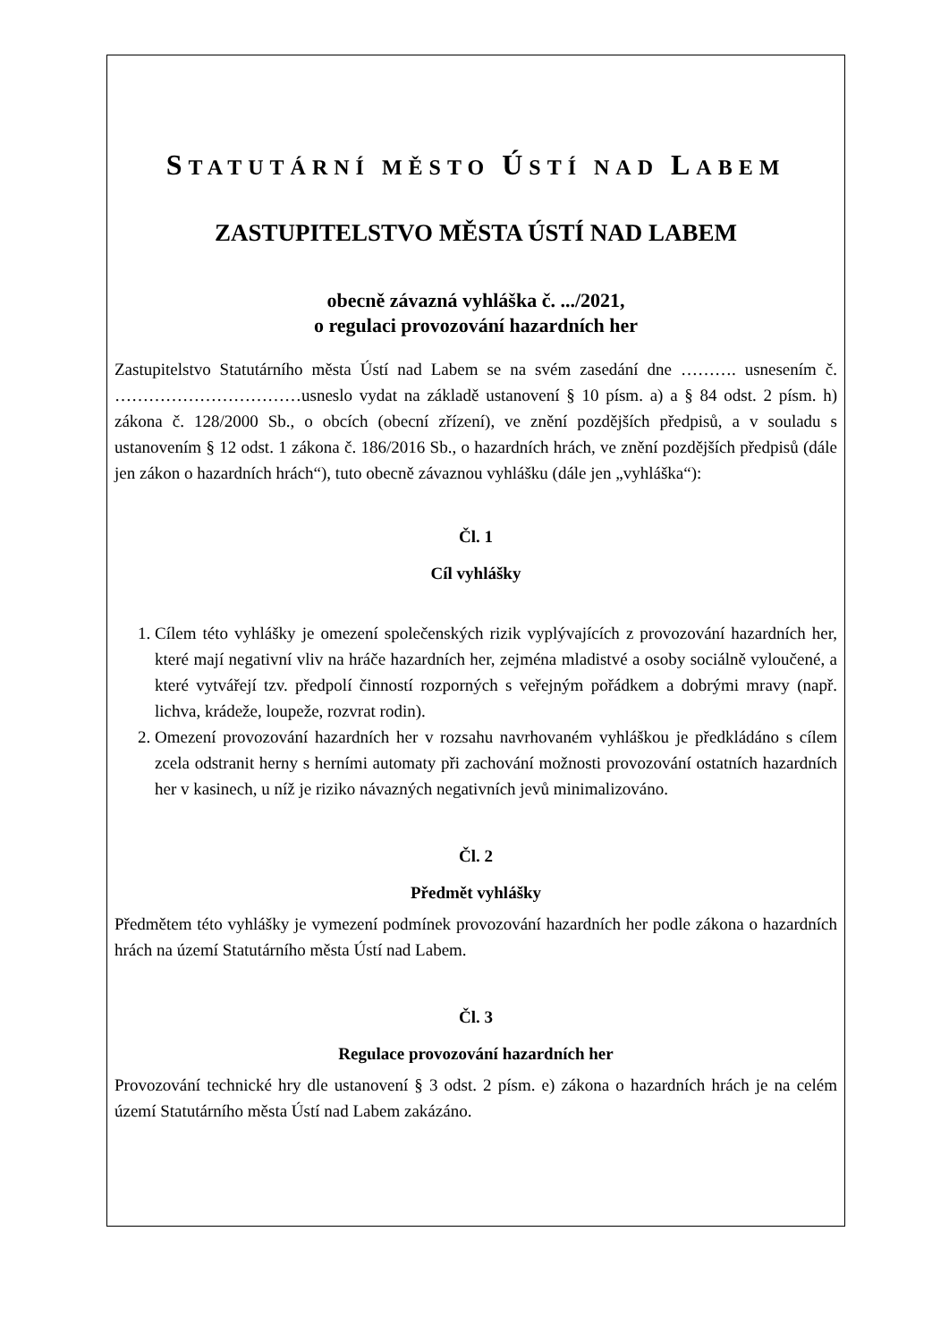STATUTÁRNÍ MĚSTO ÚSTÍ NAD LABEM
ZASTUPITELSTVO MĚSTA ÚSTÍ NAD LABEM
obecně závazná vyhláška č. .../2021,
o regulaci provozování hazardních her
Zastupitelstvo Statutárního města Ústí nad Labem se na svém zasedání dne ………. usnesením č. ……………………………usneslo vydat na základě ustanovení § 10 písm. a) a § 84 odst. 2 písm. h) zákona č. 128/2000 Sb., o obcích (obecní zřízení), ve znění pozdějších předpisů, a v souladu s ustanovením § 12 odst. 1 zákona č. 186/2016 Sb., o hazardních hrách, ve znění pozdějších předpisů (dále jen zákon o hazardních hrách“), tuto obecně závaznou vyhlášku (dále jen „vyhláška“):
Čl. 1
Cíl vyhlášky
1. Cílem této vyhlášky je omezení společenských rizik vyplývajících z provozování hazardních her, které mají negativní vliv na hráče hazardních her, zejména mladistvé a osoby sociálně vyloučené, a které vytvářejí tzv. předpolí činností rozporných s veřejným pořádkem a dobrými mravy (např. lichva, krádeže, loupeže, rozvrat rodin).
2. Omezení provozování hazardních her v rozsahu navrhovaném vyhláškou je předkládáno s cílem zcela odstranit herny s herními automaty při zachování možnosti provozování ostatních hazardních her v kasinech, u níž je riziko návazných negativních jevů minimalizováno.
Čl. 2
Předmět vyhlášky
Předmětem této vyhlášky je vymezení podmínek provozování hazardních her podle zákona o hazardních hrách na území Statutárního města Ústí nad Labem.
Čl. 3
Regulace provozování hazardních her
Provozování technické hry dle ustanovení § 3 odst. 2 písm. e) zákona o hazardních hrách je na celém území Statutárního města Ústí nad Labem zakázáno.